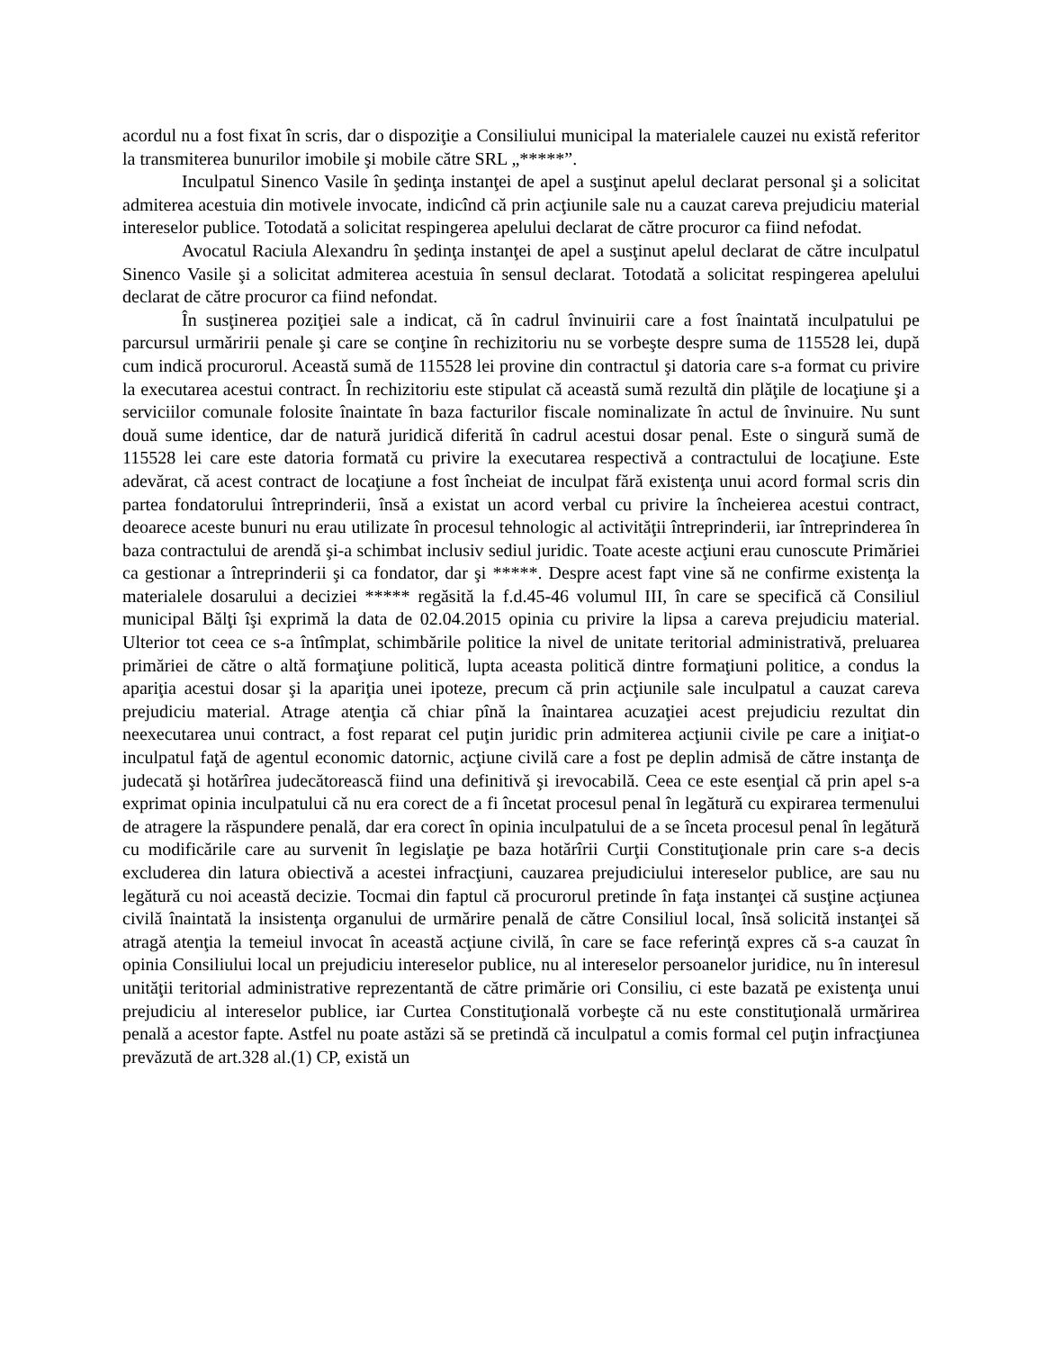acordul nu a fost fixat în scris, dar o dispoziţie a Consiliului municipal la materialele cauzei nu există referitor la transmiterea bunurilor imobile şi mobile către SRL „*****”.
Inculpatul Sinenco Vasile în şedinţa instanţei de apel a susţinut apelul declarat personal şi a solicitat admiterea acestuia din motivele invocate, indicînd că prin acţiunile sale nu a cauzat careva prejudiciu material intereselor publice. Totodată a solicitat respingerea apelului declarat de către procuror ca fiind nefodat.
Avocatul Raciula Alexandru în şedinţa instanţei de apel a susţinut apelul declarat de către inculpatul Sinenco Vasile şi a solicitat admiterea acestuia în sensul declarat. Totodată a solicitat respingerea apelului declarat de către procuror ca fiind nefondat.
În susţinerea poziţiei sale a indicat, că în cadrul învinuirii care a fost înaintată inculpatului pe parcursul urmăririi penale şi care se conţine în rechizitoriu nu se vorbeşte despre suma de 115528 lei, după cum indică procurorul. Această sumă de 115528 lei provine din contractul şi datoria care s-a format cu privire la executarea acestui contract. În rechizitoriu este stipulat că această sumă rezultă din plăţile de locaţiune şi a serviciilor comunale folosite înaintate în baza facturilor fiscale nominalizate în actul de învinuire. Nu sunt două sume identice, dar de natură juridică diferită în cadrul acestui dosar penal. Este o singură sumă de 115528 lei care este datoria formată cu privire la executarea respectivă a contractului de locaţiune. Este adevărat, că acest contract de locaţiune a fost încheiat de inculpat fără existenţa unui acord formal scris din partea fondatorului întreprinderii, însă a existat un acord verbal cu privire la încheierea acestui contract, deoarece aceste bunuri nu erau utilizate în procesul tehnologic al activităţii întreprinderii, iar întreprinderea în baza contractului de arendă şi-a schimbat inclusiv sediul juridic. Toate aceste acţiuni erau cunoscute Primăriei ca gestionar a întreprinderii şi ca fondator, dar şi *****. Despre acest fapt vine să ne confirme existenţa la materialele dosarului a deciziei ***** regăsită la f.d.45-46 volumul III, în care se specifică că Consiliul municipal Bălţi îşi exprimă la data de 02.04.2015 opinia cu privire la lipsa a careva prejudiciu material. Ulterior tot ceea ce s-a întîmplat, schimbările politice la nivel de unitate teritorial administrativă, preluarea primăriei de către o altă formaţiune politică, lupta aceasta politică dintre formaţiuni politice, a condus la apariţia acestui dosar şi la apariţia unei ipoteze, precum că prin acţiunile sale inculpatul a cauzat careva prejudiciu material. Atrage atenţia că chiar pînă la înaintarea acuzaţiei acest prejudiciu rezultat din neexecutarea unui contract, a fost reparat cel puţin juridic prin admiterea acţiunii civile pe care a iniţiat-o inculpatul faţă de agentul economic datornic, acţiune civilă care a fost pe deplin admisă de către instanţa de judecată şi hotărîrea judecătorească fiind una definitivă şi irevocabilă. Ceea ce este esenţial că prin apel s-a exprimat opinia inculpatului că nu era corect de a fi încetat procesul penal în legătură cu expirarea termenului de atragere la răspundere penală, dar era corect în opinia inculpatului de a se înceta procesul penal în legătură cu modificările care au survenit în legislaţie pe baza hotărîrii Curţii Constituţionale prin care s-a decis excluderea din latura obiectivă a acestei infracţiuni, cauzarea prejudiciului intereselor publice, are sau nu legătură cu noi această decizie. Tocmai din faptul că procurorul pretinde în faţa instanţei că susţine acţiunea civilă înaintată la insistenţa organului de urmărire penală de către Consiliul local, însă solicită instanţei să atragă atenţia la temeiul invocat în această acţiune civilă, în care se face referinţă expres că s-a cauzat în opinia Consiliului local un prejudiciu intereselor publice, nu al intereselor persoanelor juridice, nu în interesul unităţii teritorial administrative reprezentantă de către primărie ori Consiliu, ci este bazată pe existenţa unui prejudiciu al intereselor publice, iar Curtea Constituţională vorbeşte că nu este constituţională urmărirea penală a acestor fapte. Astfel nu poate astăzi să se pretindă că inculpatul a comis formal cel puţin infracţiunea prevăzută de art.328 al.(1) CP, există un